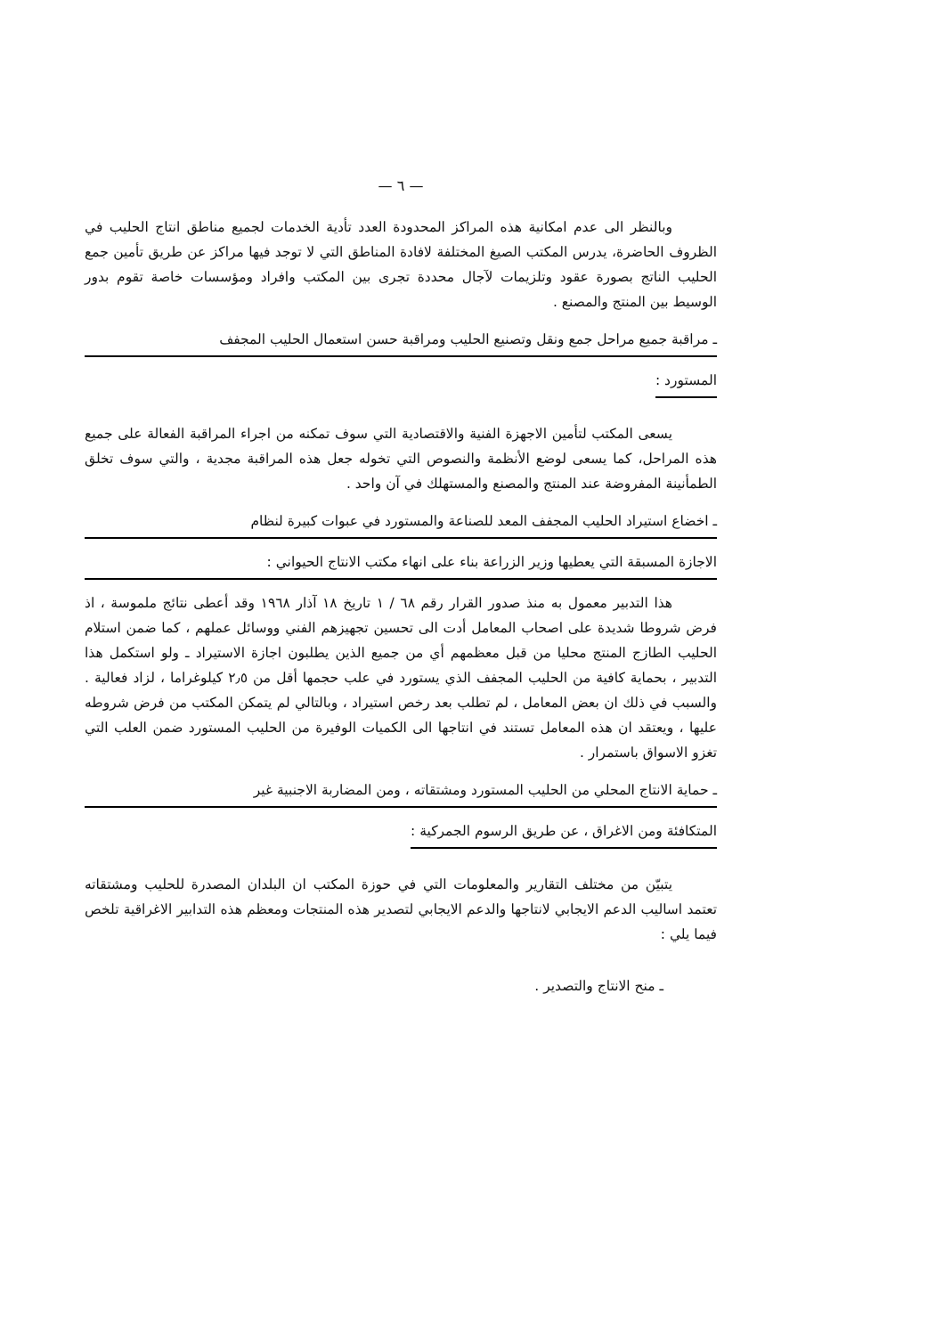— ٦ —
وبالنظر الى عدم امكانية هذه المراكز المحدودة العدد تأدية الخدمات لجميع مناطق انتاج الحليب في الظروف الحاضرة، يدرس المكتب الصيغ المختلفة لافادة المناطق التي لا توجد فيها مراكز عن طريق تأمين جمع الحليب الناتج بصورة عقود وتلزيمات لآجال محددة تجرى بين المكتب وافراد ومؤسسات خاصة تقوم بدور الوسيط بين المنتج والمصنع .
ـ مراقبة جميع مراحل جمع ونقل وتصنيع الحليب ومراقبة حسن استعمال الحليب المجفف
المستورد :
يسعى المكتب لتأمين الاجهزة الفنية والاقتصادية التي سوف تمكنه من اجراء المراقبة الفعالة على جميع هذه المراحل، كما يسعى لوضع الأنظمة والنصوص التي تخوله جعل هذه المراقبة مجدية ، والتي سوف تخلق الطمأنينة المفروضة عند المنتج والمصنع والمستهلك في آن واحد .
ـ اخضاع استيراد الحليب المجفف المعد للصناعة والمستورد في عبوات كبيرة لنظام
الاجازة المسبقة التي يعطيها وزير الزراعة بناء على انهاء مكتب الانتاج الحيواني :
هذا التدبير معمول به منذ صدور القرار رقم ٦٨ / ١ تاريخ ١٨ آذار ١٩٦٨ وقد أعطى نتائج ملموسة ، اذ فرض شروطا شديدة على اصحاب المعامل أدت الى تحسين تجهيزهم الفني ووسائل عملهم ، كما ضمن استلام الحليب الطازج المنتج محليا من قبل معظمهم أي من جميع الذين يطلبون اجازة الاستيراد ـ ولو استكمل هذا التدبير ، بحماية كافية من الحليب المجفف الذي يستورد في علب حجمها أقل من ٢٫٥ كيلوغراما ، لزاد فعالية . والسبب في ذلك ان بعض المعامل ، لم تطلب بعد رخص استيراد ، وبالتالي لم يتمكن المكتب من فرض شروطه عليها ، ويعتقد ان هذه المعامل تستند في انتاجها الى الكميات الوفيرة من الحليب المستورد ضمن العلب التي تغزو الاسواق باستمرار .
ـ حماية الانتاج المحلي من الحليب المستورد ومشتقاته ، ومن المضاربة الاجنبية غير
المتكافئة ومن الاغراق ، عن طريق الرسوم الجمركية :
يتبيّن من مختلف التقارير والمعلومات التي في حوزة المكتب ان البلدان المصدرة للحليب ومشتقاته تعتمد اساليب الدعم الايجابي لانتاجها والدعم الايجابي لتصدير هذه المنتجات ومعظم هذه التدابير الاغراقية تلخص فيما يلي :
ـ منح الانتاج والتصدير .